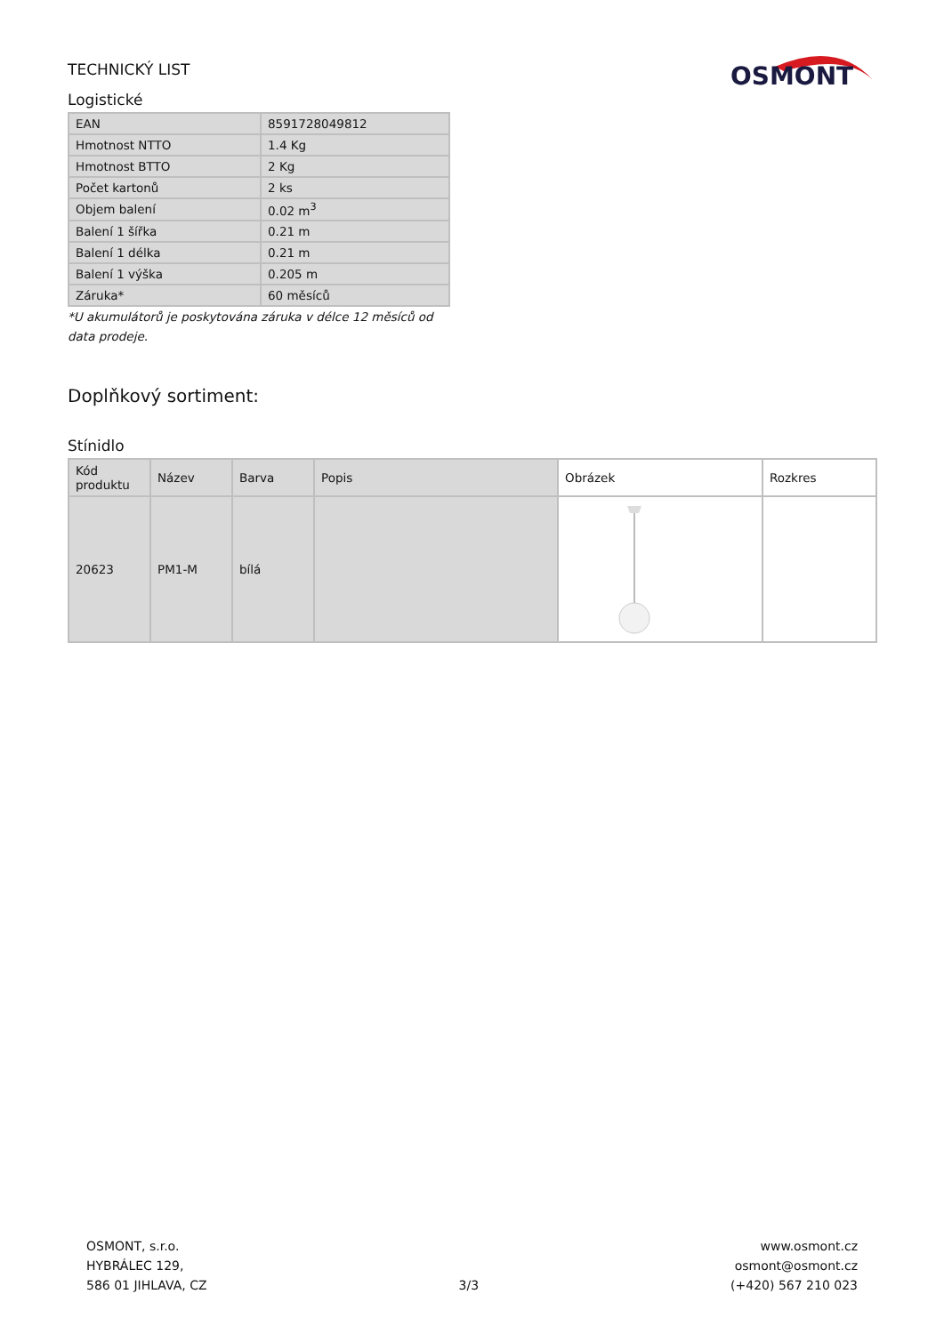OSMONT
TECHNICKÝ LIST
Logistické
| EAN | 8591728049812 |
| Hmotnost NTTO | 1.4 Kg |
| Hmotnost BTTO | 2 Kg |
| Počet kartonů | 2 ks |
| Objem balení | 0.02 m<sup>3</sup> |
| Balení 1 šířka | 0.21 m |
| Balení 1 délka | 0.21 m |
| Balení 1 výška | 0.205 m |
| Záruka* | 60 měsíců |
*U akumulátorů je poskytována záruka v délce 12 měsíců od data prodeje.
Doplňkový sortiment:
Stínidlo
| Kód produktu | Název | Barva | Popis | Obrázek | Rozkres |
| --- | --- | --- | --- | --- | --- |
| 20623 | PM1-M | bílá | | | |
OSMONT, s.r.o.
HYBRÁLEC 129,
586 01 JIHLAVA, CZ
3/3
www.osmont.cz
osmont@osmont.cz
(+420) 567 210 023